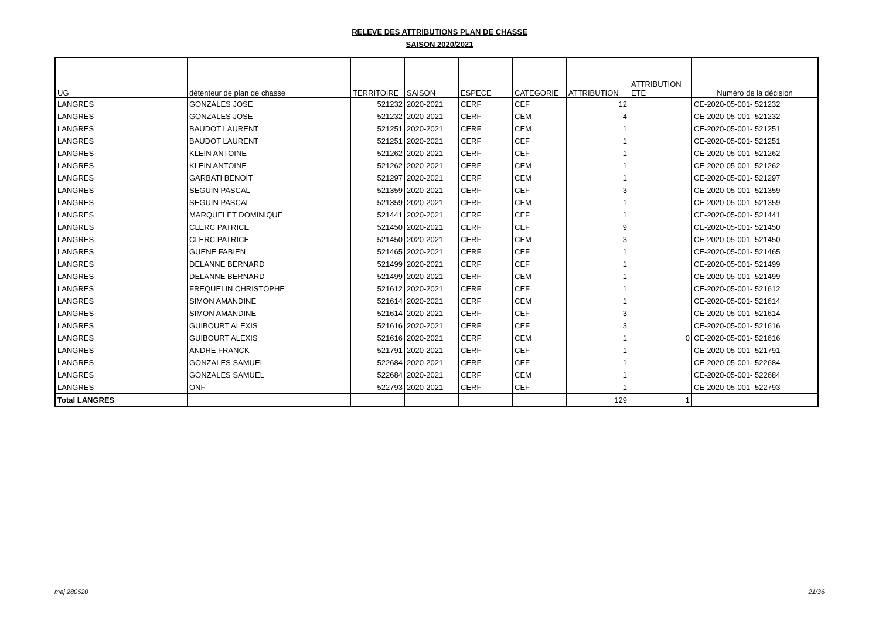RELEVE DES ATTRIBUTIONS PLAN DE CHASSE
SAISON 2020/2021
| UG | détenteur de plan de chasse | TERRITOIRE | SAISON | ESPECE | CATEGORIE | ATTRIBUTION | ATTRIBUTION ETE | Numéro de la décision |
| --- | --- | --- | --- | --- | --- | --- | --- | --- |
| LANGRES | GONZALES JOSE | 521232 | 2020-2021 | CERF | CEF | 12 | | CE-2020-05-001- 521232 |
| LANGRES | GONZALES JOSE | 521232 | 2020-2021 | CERF | CEM | 4 | | CE-2020-05-001- 521232 |
| LANGRES | BAUDOT LAURENT | 521251 | 2020-2021 | CERF | CEM | 1 | | CE-2020-05-001- 521251 |
| LANGRES | BAUDOT LAURENT | 521251 | 2020-2021 | CERF | CEF | 1 | | CE-2020-05-001- 521251 |
| LANGRES | KLEIN ANTOINE | 521262 | 2020-2021 | CERF | CEF | 1 | | CE-2020-05-001- 521262 |
| LANGRES | KLEIN ANTOINE | 521262 | 2020-2021 | CERF | CEM | 1 | | CE-2020-05-001- 521262 |
| LANGRES | GARBATI BENOIT | 521297 | 2020-2021 | CERF | CEM | 1 | | CE-2020-05-001- 521297 |
| LANGRES | SEGUIN PASCAL | 521359 | 2020-2021 | CERF | CEF | 3 | | CE-2020-05-001- 521359 |
| LANGRES | SEGUIN PASCAL | 521359 | 2020-2021 | CERF | CEM | 1 | | CE-2020-05-001- 521359 |
| LANGRES | MARQUELET DOMINIQUE | 521441 | 2020-2021 | CERF | CEF | 1 | | CE-2020-05-001- 521441 |
| LANGRES | CLERC PATRICE | 521450 | 2020-2021 | CERF | CEF | 9 | | CE-2020-05-001- 521450 |
| LANGRES | CLERC PATRICE | 521450 | 2020-2021 | CERF | CEM | 3 | | CE-2020-05-001- 521450 |
| LANGRES | GUENE FABIEN | 521465 | 2020-2021 | CERF | CEF | 1 | | CE-2020-05-001- 521465 |
| LANGRES | DELANNE BERNARD | 521499 | 2020-2021 | CERF | CEF | 1 | | CE-2020-05-001- 521499 |
| LANGRES | DELANNE BERNARD | 521499 | 2020-2021 | CERF | CEM | 1 | | CE-2020-05-001- 521499 |
| LANGRES | FREQUELIN CHRISTOPHE | 521612 | 2020-2021 | CERF | CEF | 1 | | CE-2020-05-001- 521612 |
| LANGRES | SIMON AMANDINE | 521614 | 2020-2021 | CERF | CEM | 1 | | CE-2020-05-001- 521614 |
| LANGRES | SIMON AMANDINE | 521614 | 2020-2021 | CERF | CEF | 3 | | CE-2020-05-001- 521614 |
| LANGRES | GUIBOURT ALEXIS | 521616 | 2020-2021 | CERF | CEF | 3 | | CE-2020-05-001- 521616 |
| LANGRES | GUIBOURT ALEXIS | 521616 | 2020-2021 | CERF | CEM | 1 | 0 | CE-2020-05-001- 521616 |
| LANGRES | ANDRE FRANCK | 521791 | 2020-2021 | CERF | CEF | 1 | | CE-2020-05-001- 521791 |
| LANGRES | GONZALES SAMUEL | 522684 | 2020-2021 | CERF | CEF | 1 | | CE-2020-05-001- 522684 |
| LANGRES | GONZALES SAMUEL | 522684 | 2020-2021 | CERF | CEM | 1 | | CE-2020-05-001- 522684 |
| LANGRES | ONF | 522793 | 2020-2021 | CERF | CEF | 1 | | CE-2020-05-001- 522793 |
| Total LANGRES | | | | | | 129 | 1 | |
maj 280520 21/36